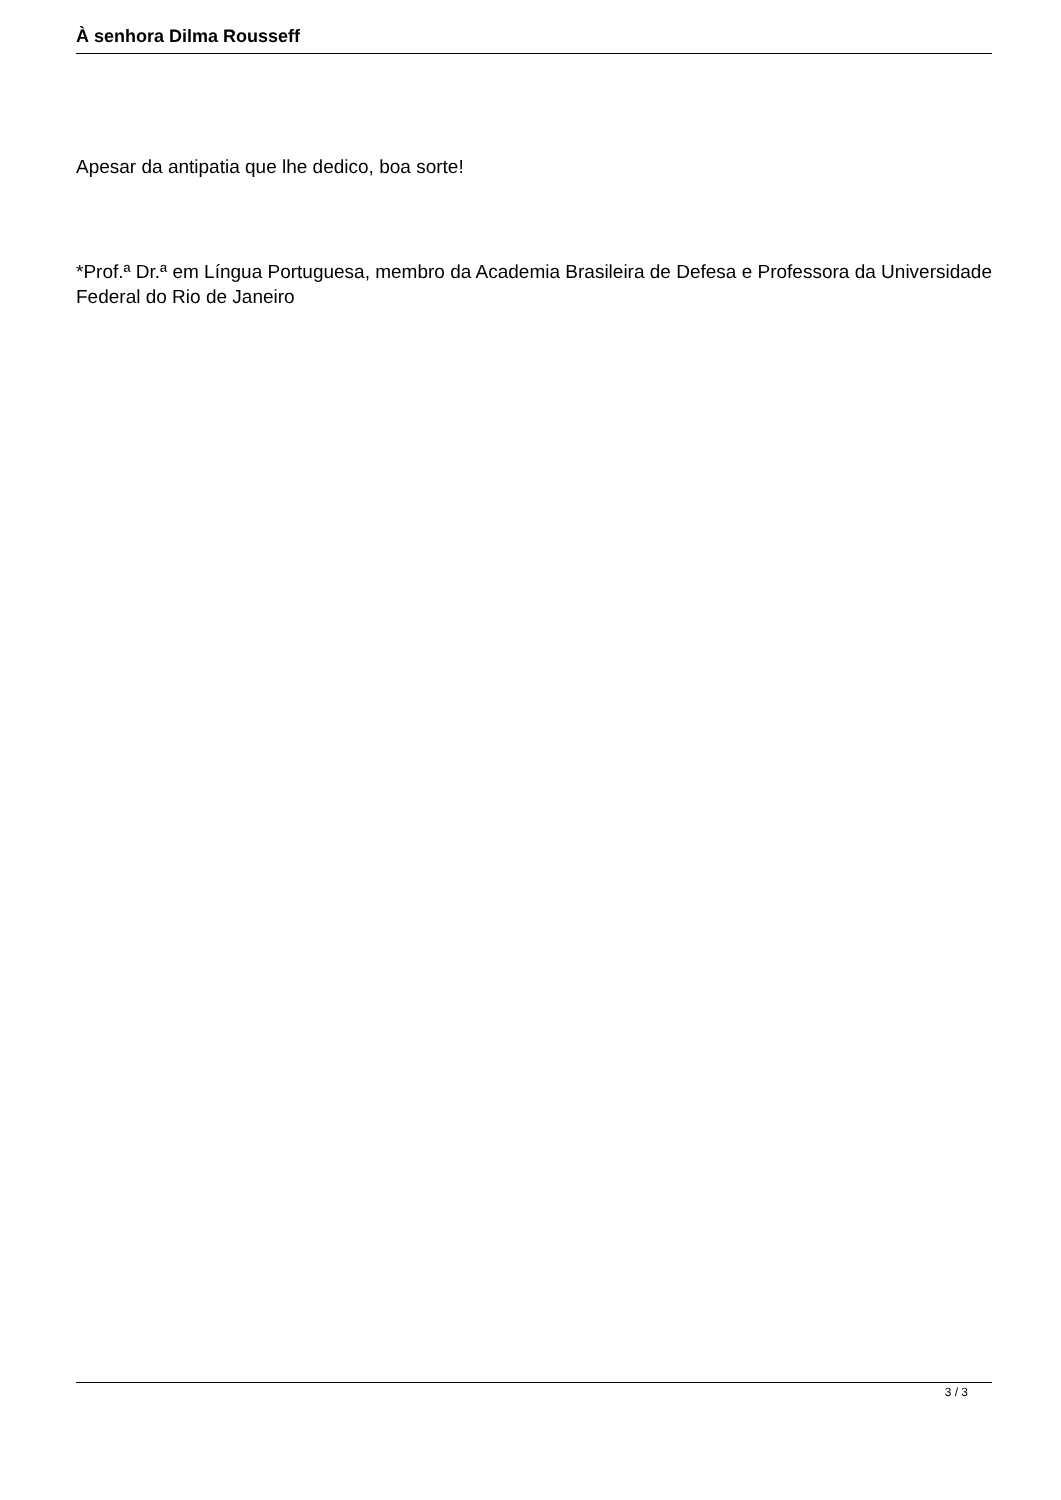À senhora Dilma Rousseff
Apesar da antipatia que lhe dedico, boa sorte!
*Prof.ª Dr.ª em Língua Portuguesa, membro da Academia Brasileira de Defesa e Professora da Universidade Federal do Rio de Janeiro
3 / 3